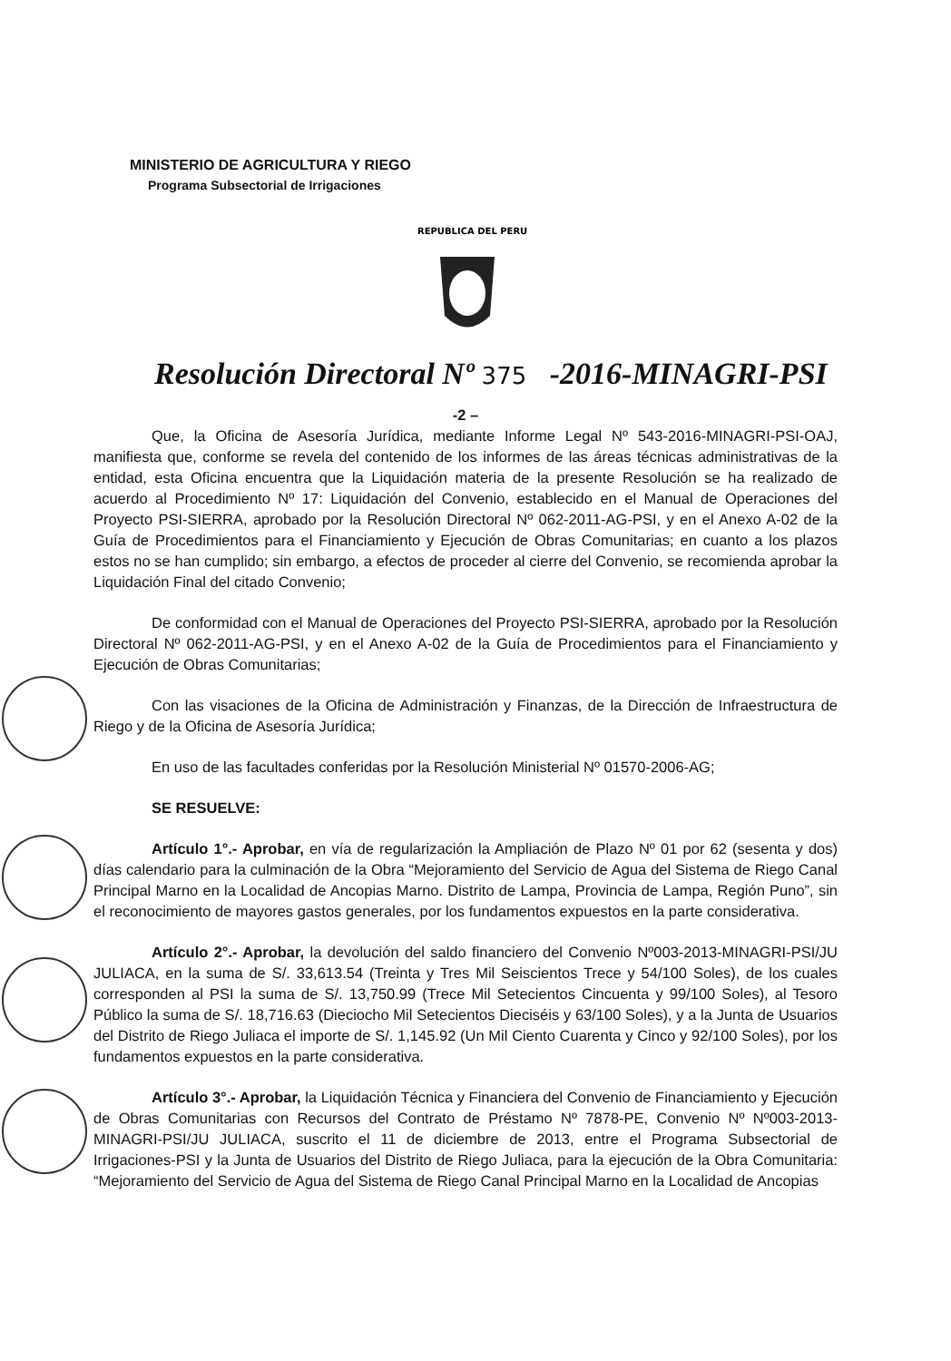MINISTERIO DE AGRICULTURA Y RIEGO
Programa Subsectorial de Irrigaciones
REPUBLICA DEL PERU
Resolución Directoral Nº 375 -2016-MINAGRI-PSI
-2 –
Que, la Oficina de Asesoría Jurídica, mediante Informe Legal Nº 543-2016-MINAGRI-PSI-OAJ, manifiesta que, conforme se revela del contenido de los informes de las áreas técnicas administrativas de la entidad, esta Oficina encuentra que la Liquidación materia de la presente Resolución se ha realizado de acuerdo al Procedimiento Nº 17: Liquidación del Convenio, establecido en el Manual de Operaciones del Proyecto PSI-SIERRA, aprobado por la Resolución Directoral Nº 062-2011-AG-PSI, y en el Anexo A-02 de la Guía de Procedimientos para el Financiamiento y Ejecución de Obras Comunitarias; en cuanto a los plazos estos no se han cumplido; sin embargo, a efectos de proceder al cierre del Convenio, se recomienda aprobar la Liquidación Final del citado Convenio;
De conformidad con el Manual de Operaciones del Proyecto PSI-SIERRA, aprobado por la Resolución Directoral Nº 062-2011-AG-PSI, y en el Anexo A-02 de la Guía de Procedimientos para el Financiamiento y Ejecución de Obras Comunitarias;
Con las visaciones de la Oficina de Administración y Finanzas, de la Dirección de Infraestructura de Riego y de la Oficina de Asesoría Jurídica;
En uso de las facultades conferidas por la Resolución Ministerial Nº 01570-2006-AG;
SE RESUELVE:
Artículo 1°.- Aprobar, en vía de regularización la Ampliación de Plazo Nº 01 por 62 (sesenta y dos) días calendario para la culminación de la Obra “Mejoramiento del Servicio de Agua del Sistema de Riego Canal Principal Marno en la Localidad de Ancopias Marno. Distrito de Lampa, Provincia de Lampa, Región Puno”, sin el reconocimiento de mayores gastos generales, por los fundamentos expuestos en la parte considerativa.
Artículo 2°.- Aprobar, la devolución del saldo financiero del Convenio Nº003-2013-MINAGRI-PSI/JU JULIACA, en la suma de S/. 33,613.54 (Treinta y Tres Mil Seiscientos Trece y 54/100 Soles), de los cuales corresponden al PSI la suma de S/. 13,750.99 (Trece Mil Setecientos Cincuenta y 99/100 Soles), al Tesoro Público la suma de S/. 18,716.63 (Dieciocho Mil Setecientos Dieciséis y 63/100 Soles), y a la Junta de Usuarios del Distrito de Riego Juliaca el importe de S/. 1,145.92 (Un Mil Ciento Cuarenta y Cinco y 92/100 Soles), por los fundamentos expuestos en la parte considerativa.
Artículo 3°.- Aprobar, la Liquidación Técnica y Financiera del Convenio de Financiamiento y Ejecución de Obras Comunitarias con Recursos del Contrato de Préstamo Nº 7878-PE, Convenio Nº Nº003-2013-MINAGRI-PSI/JU JULIACA, suscrito el 11 de diciembre de 2013, entre el Programa Subsectorial de Irrigaciones-PSI y la Junta de Usuarios del Distrito de Riego Juliaca, para la ejecución de la Obra Comunitaria: “Mejoramiento del Servicio de Agua del Sistema de Riego Canal Principal Marno en la Localidad de Ancopias